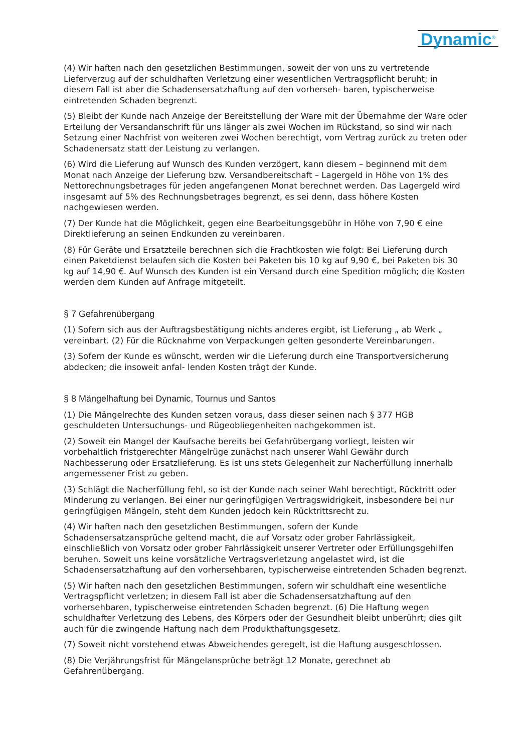Dynamic<sup>®</sup>
(4) Wir haften nach den gesetzlichen Bestimmungen, soweit der von uns zu vertretende Lieferverzug auf der schuldhaften Verletzung einer wesentlichen Vertragspflicht beruht; in diesem Fall ist aber die Schadensersatzhaftung auf den vorherseh- baren, typischerweise eintretenden Schaden begrenzt.
(5) Bleibt der Kunde nach Anzeige der Bereitstellung der Ware mit der Übernahme der Ware oder Erteilung der Versandanschrift für uns länger als zwei Wochen im Rückstand, so sind wir nach Setzung einer Nachfrist von weiteren zwei Wochen berechtigt, vom Vertrag zurück zu treten oder Schadenersatz statt der Leistung zu verlangen.
(6) Wird die Lieferung auf Wunsch des Kunden verzögert, kann diesem – beginnend mit dem Monat nach Anzeige der Lieferung bzw. Versandbereitschaft – Lagergeld in Höhe von 1% des Nettorechnungsbetrages für jeden angefangenen Monat berechnet werden. Das Lagergeld wird insgesamt auf 5% des Rechnungsbetrages begrenzt, es sei denn, dass höhere Kosten nachgewiesen werden.
(7) Der Kunde hat die Möglichkeit, gegen eine Bearbeitungsgebühr in Höhe von 7,90 € eine Direktlieferung an seinen Endkunden zu vereinbaren.
(8) Für Geräte und Ersatzteile berechnen sich die Frachtkosten wie folgt: Bei Lieferung durch einen Paketdienst belaufen sich die Kosten bei Paketen bis 10 kg auf 9,90 €, bei Paketen bis 30 kg auf 14,90 €. Auf Wunsch des Kunden ist ein Versand durch eine Spedition möglich; die Kosten werden dem Kunden auf Anfrage mitgeteilt.
§ 7 Gefahrenübergang
(1) Sofern sich aus der Auftragsbestätigung nichts anderes ergibt, ist Lieferung „ ab Werk „ vereinbart. (2) Für die Rücknahme von Verpackungen gelten gesonderte Vereinbarungen.
(3) Sofern der Kunde es wünscht, werden wir die Lieferung durch eine Transportversicherung abdecken; die insoweit anfal- lenden Kosten trägt der Kunde.
§ 8 Mängelhaftung bei Dynamic, Tournus und Santos
(1) Die Mängelrechte des Kunden setzen voraus, dass dieser seinen nach § 377 HGB geschuldeten Untersuchungs- und Rügeobliegenheiten nachgekommen ist.
(2) Soweit ein Mangel der Kaufsache bereits bei Gefahrübergang vorliegt, leisten wir vorbehaltlich fristgerechter Mängelrüge zunächst nach unserer Wahl Gewähr durch Nachbesserung oder Ersatzlieferung. Es ist uns stets Gelegenheit zur Nacherfüllung innerhalb angemessener Frist zu geben.
(3) Schlägt die Nacherfüllung fehl, so ist der Kunde nach seiner Wahl berechtigt, Rücktritt oder Minderung zu verlangen. Bei einer nur geringfügigen Vertragswidrigkeit, insbesondere bei nur geringfügigen Mängeln, steht dem Kunden jedoch kein Rücktrittsrecht zu.
(4) Wir haften nach den gesetzlichen Bestimmungen, sofern der Kunde Schadensersatzansprüche geltend macht, die auf Vorsatz oder grober Fahrlässigkeit, einschließlich von Vorsatz oder grober Fahrlässigkeit unserer Vertreter oder Erfüllungsgehilfen beruhen. Soweit uns keine vorsätzliche Vertragsverletzung angelastet wird, ist die Schadensersatzhaftung auf den vorhersehbaren, typischerweise eintretenden Schaden begrenzt.
(5) Wir haften nach den gesetzlichen Bestimmungen, sofern wir schuldhaft eine wesentliche Vertragspflicht verletzen; in diesem Fall ist aber die Schadensersatzhaftung auf den vorhersehbaren, typischerweise eintretenden Schaden begrenzt. (6) Die Haftung wegen schuldhafter Verletzung des Lebens, des Körpers oder der Gesundheit bleibt unberührt; dies gilt auch für die zwingende Haftung nach dem Produkthaftungsgesetz.
(7) Soweit nicht vorstehend etwas Abweichendes geregelt, ist die Haftung ausgeschlossen.
(8) Die Verjährungsfrist für Mängelansprüche beträgt 12 Monate, gerechnet ab Gefahrenübergang.